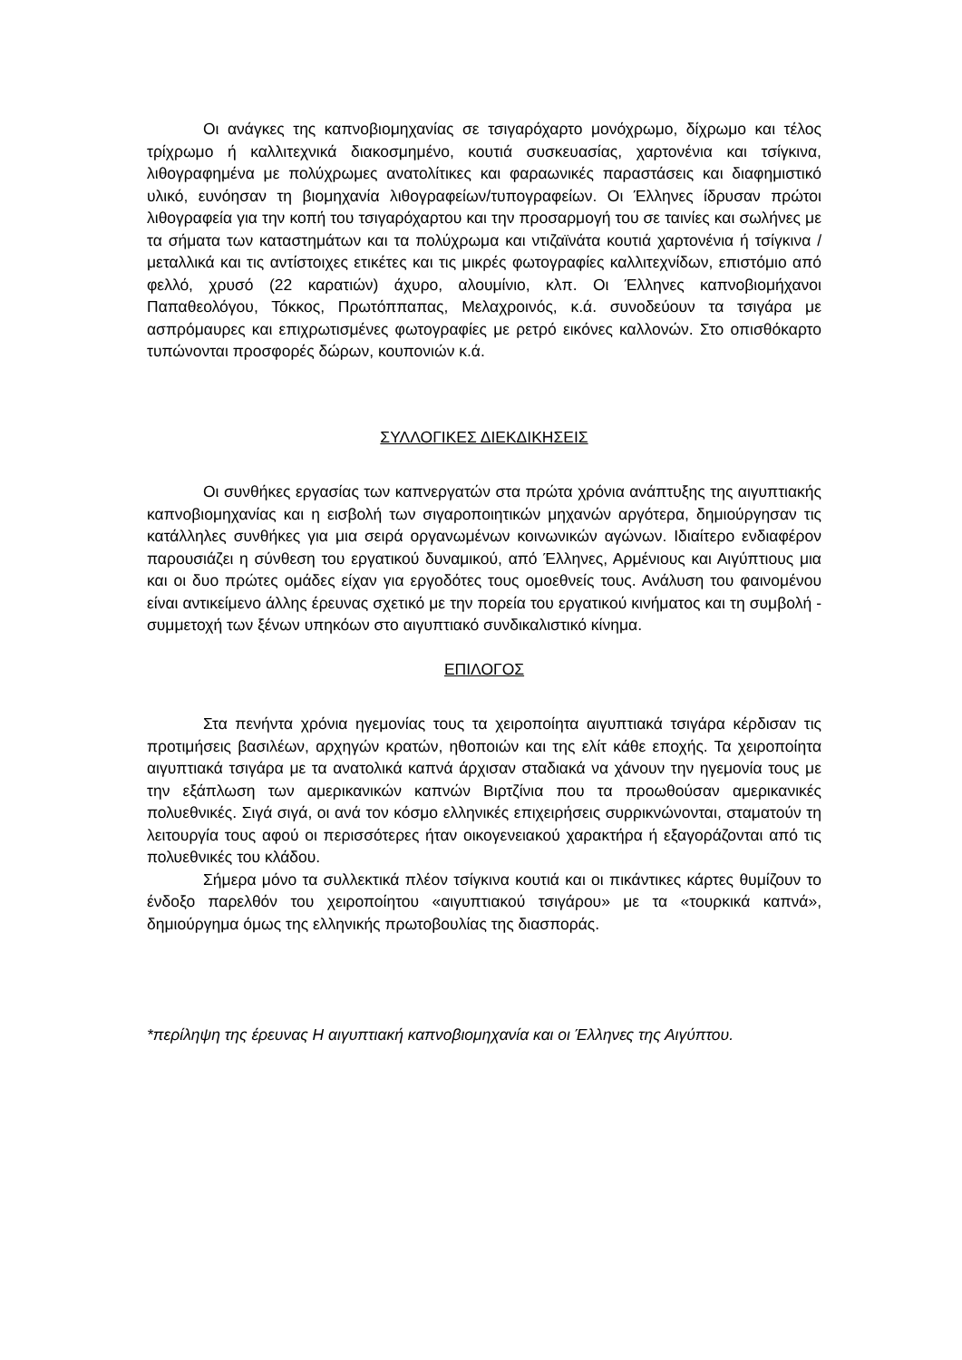Οι ανάγκες της καπνοβιομηχανίας σε τσιγαρόχαρτο μονόχρωμο, δίχρωμο και τέλος τρίχρωμο ή καλλιτεχνικά διακοσμημένο, κουτιά συσκευασίας, χαρτονένια και τσίγκινα, λιθογραφημένα με πολύχρωμες ανατολίτικες και φαραωνικές παραστάσεις και διαφημιστικό υλικό, ευνόησαν τη βιομηχανία λιθογραφείων/τυπογραφείων. Οι Έλληνες ίδρυσαν πρώτοι λιθογραφεία για την κοπή του τσιγαρόχαρτου και την προσαρμογή του σε ταινίες και σωλήνες με τα σήματα των καταστημάτων και τα πολύχρωμα και ντιζαϊνάτα κουτιά χαρτονένια ή τσίγκινα / μεταλλικά και τις αντίστοιχες ετικέτες και τις μικρές φωτογραφίες καλλιτεχνίδων, επιστόμιο από φελλό, χρυσό (22 καρατιών) άχυρο, αλουμίνιο, κλπ. Οι Έλληνες καπνοβιομήχανοι Παπαθεολόγου, Τόκκος, Πρωτόππαπας, Μελαχροινός, κ.ά. συνοδεύουν τα τσιγάρα με ασπρόμαυρες και επιχρωτισμένες φωτογραφίες με ρετρό εικόνες καλλονών. Στο οπισθόκαρτο τυπώνονται προσφορές δώρων, κουπονιών κ.ά.
ΣΥΛΛΟΓΙΚΕΣ ΔΙΕΚΔΙΚΗΣΕΙΣ
Οι συνθήκες εργασίας των καπνεργατών στα πρώτα χρόνια ανάπτυξης της αιγυπτιακής καπνοβιομηχανίας και η εισβολή των σιγαροποιητικών μηχανών αργότερα, δημιούργησαν τις κατάλληλες συνθήκες για μια σειρά οργανωμένων κοινωνικών αγώνων. Ιδιαίτερο ενδιαφέρον παρουσιάζει η σύνθεση του εργατικού δυναμικού, από Έλληνες, Αρμένιους και Αιγύπτιους μια και οι δυο πρώτες ομάδες είχαν για εργοδότες τους ομοεθνείς τους. Ανάλυση του φαινομένου είναι αντικείμενο άλλης έρευνας σχετικό με την πορεία του εργατικού κινήματος και τη συμβολή - συμμετοχή των ξένων υπηκόων στο αιγυπτιακό συνδικαλιστικό κίνημα.
ΕΠΙΛΟΓΟΣ
Στα πενήντα χρόνια ηγεμονίας τους τα χειροποίητα αιγυπτιακά τσιγάρα κέρδισαν τις προτιμήσεις βασιλέων, αρχηγών κρατών, ηθοποιών και της ελίτ κάθε εποχής. Τα χειροποίητα αιγυπτιακά τσιγάρα με τα ανατολικά καπνά άρχισαν σταδιακά να χάνουν την ηγεμονία τους με την εξάπλωση των αμερικανικών καπνών Βιρτζίνια που τα προωθούσαν αμερικανικές πολυεθνικές. Σιγά σιγά, οι ανά τον κόσμο ελληνικές επιχειρήσεις συρρικνώνονται, σταματούν τη λειτουργία τους αφού οι περισσότερες ήταν οικογενειακού χαρακτήρα ή εξαγοράζονται από τις πολυεθνικές του κλάδου.
Σήμερα μόνο τα συλλεκτικά πλέον τσίγκινα κουτιά και οι πικάντικες κάρτες θυμίζουν το ένδοξο παρελθόν του χειροποίητου «αιγυπτιακού τσιγάρου» με τα «τουρκικά καπνά», δημιούργημα όμως της ελληνικής πρωτοβουλίας της διασποράς.
*περίληψη της έρευνας Η αιγυπτιακή καπνοβιομηχανία και οι Έλληνες της Αιγύπτου.